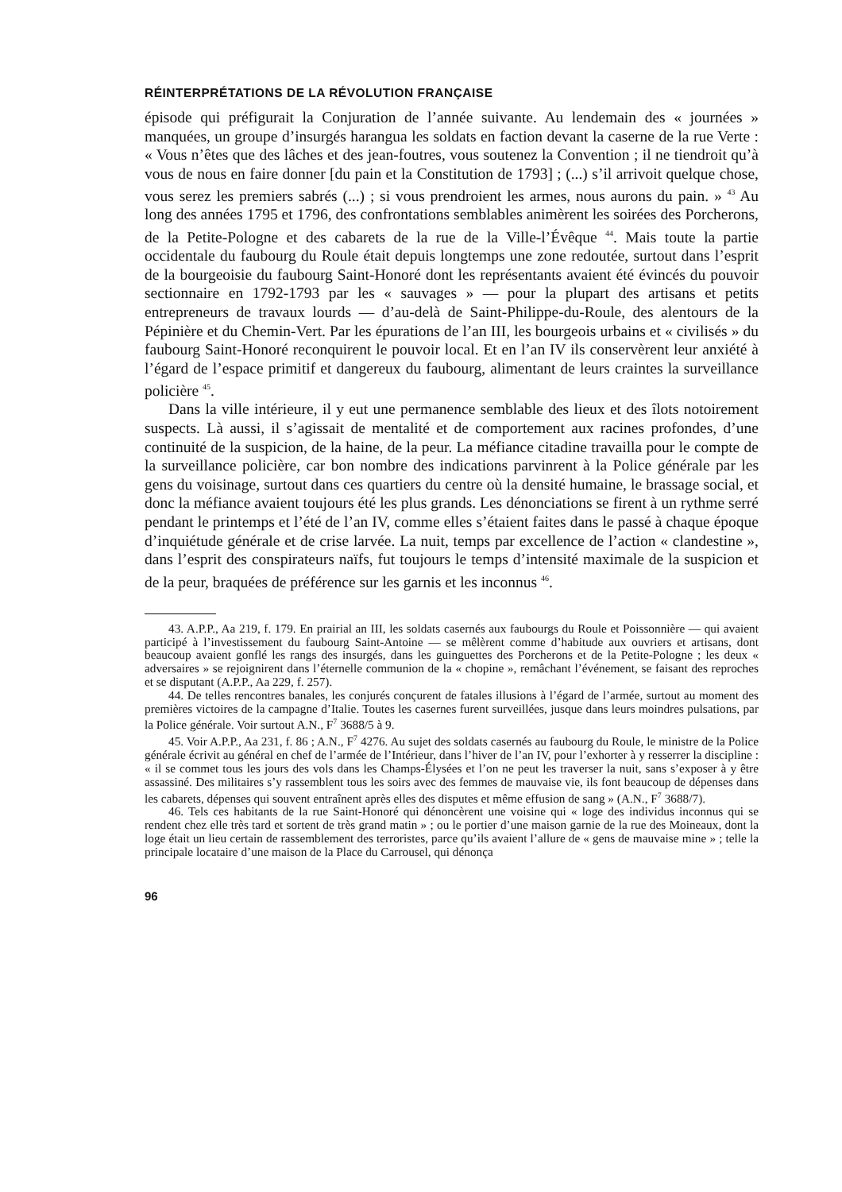RÉINTERPRÉTATIONS DE LA RÉVOLUTION FRANÇAISE
épisode qui préfigurait la Conjuration de l’année suivante. Au lendemain des « journées » manquées, un groupe d’insurgés harangua les soldats en faction devant la caserne de la rue Verte : « Vous n’êtes que des lâches et des jean-foutres, vous soutenez la Convention ; il ne tiendroit qu’à vous de nous en faire donner [du pain et la Constitution de 1793] ; (...) s’il arrivoit quelque chose, vous serez les premiers sabrés (...) ; si vous prendroient les armes, nous aurons du pain. » <sup>43</sup> Au long des années 1795 et 1796, des confrontations semblables animèrent les soirées des Porcherons, de la Petite-Pologne et des cabarets de la rue de la Ville-l’Évêque <sup>44</sup>. Mais toute la partie occidentale du faubourg du Roule était depuis longtemps une zone redoutée, surtout dans l’esprit de la bourgeoisie du faubourg Saint-Honoré dont les représentants avaient été évincés du pouvoir sectionnaire en 1792-1793 par les « sauvages » — pour la plupart des artisans et petits entrepreneurs de travaux lourds — d’au-delà de Saint-Philippe-du-Roule, des alentours de la Pépinière et du Chemin-Vert. Par les épurations de l’an III, les bourgeois urbains et « civilisés » du faubourg Saint-Honoré reconquirent le pouvoir local. Et en l’an IV ils conservèrent leur anxiété à l’égard de l’espace primitif et dangereux du faubourg, alimentant de leurs craintes la surveillance policière <sup>45</sup>.
Dans la ville intérieure, il y eut une permanence semblable des lieux et des îlots notoirement suspects. Là aussi, il s’agissait de mentalité et de comportement aux racines profondes, d’une continuité de la suspicion, de la haine, de la peur. La méfiance citadine travailla pour le compte de la surveillance policière, car bon nombre des indications parvinrent à la Police générale par les gens du voisinage, surtout dans ces quartiers du centre où la densité humaine, le brassage social, et donc la méfiance avaient toujours été les plus grands. Les dénonciations se firent à un rythme serré pendant le printemps et l’été de l’an IV, comme elles s’étaient faites dans le passé à chaque époque d’inquiétude générale et de crise larvée. La nuit, temps par excellence de l’action « clandestine », dans l’esprit des conspirateurs naïfs, fut toujours le temps d’intensité maximale de la suspicion et de la peur, braquées de préférence sur les garnis et les inconnus <sup>46</sup>.
43. A.P.P., Aa 219, f. 179. En prairial an III, les soldats casernés aux faubourgs du Roule et Poissonnière — qui avaient participé à l’investissement du faubourg Saint-Antoine — se mêlèrent comme d’habitude aux ouvriers et artisans, dont beaucoup avaient gonflé les rangs des insurgés, dans les guinguettes des Porcherons et de la Petite-Pologne ; les deux « adversaires » se rejoignirent dans l’éternelle communion de la « chopine », remâchant l’événement, se faisant des reproches et se disputant (A.P.P., Aa 229, f. 257).
44. De telles rencontres banales, les conjurés conçurent de fatales illusions à l’égard de l’armée, surtout au moment des premières victoires de la campagne d’Italie. Toutes les casernes furent surveillées, jusque dans leurs moindres pulsations, par la Police générale. Voir surtout A.N., F<sup>7</sup> 3688/5 à 9.
45. Voir A.P.P., Aa 231, f. 86 ; A.N., F<sup>7</sup> 4276. Au sujet des soldats casernés au faubourg du Roule, le ministre de la Police générale écrivit au général en chef de l’armée de l’Intérieur, dans l’hiver de l’an IV, pour l’exhorter à y resserrer la discipline : « il se commet tous les jours des vols dans les Champs-Élysées et l’on ne peut les traverser la nuit, sans s’exposer à y être assassiné. Des militaires s’y rassemblent tous les soirs avec des femmes de mauvaise vie, ils font beaucoup de dépenses dans les cabarets, dépenses qui souvent entraînent après elles des disputes et même effusion de sang » (A.N., F<sup>7</sup> 3688/7).
46. Tels ces habitants de la rue Saint-Honoré qui dénoncèrent une voisine qui « loge des individus inconnus qui se rendent chez elle très tard et sortent de très grand matin » ; ou le portier d’une maison garnie de la rue des Moineaux, dont la loge était un lieu certain de rassemblement des terroristes, parce qu’ils avaient l’allure de « gens de mauvaise mine » ; telle la principale locataire d’une maison de la Place du Carrousel, qui dénonça
96